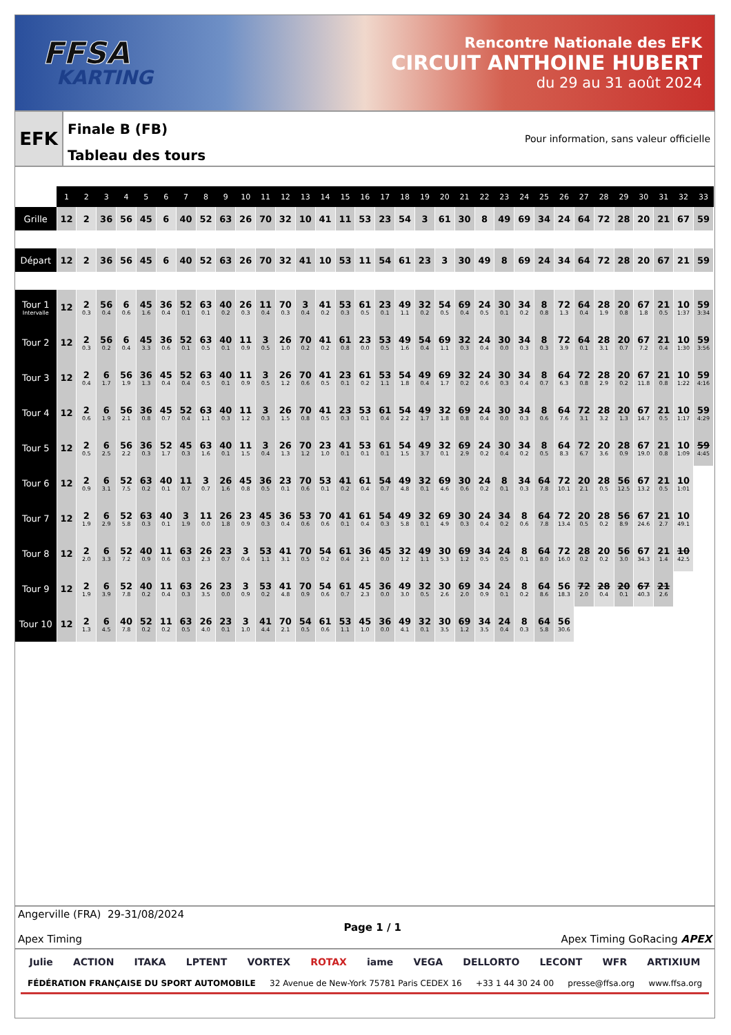FFSA
KARTING
Rencontre Nationale des EFK
CIRCUIT ANTHOINE HUBERT
du 29 au 31 août 2024
EFK
Finale B (FB)
Tableau des tours
Pour information, sans valeur officielle
| | 1 | 2 | 3 | 4 | 5 | 6 | 7 | 8 | 9 | 10 | 11 | 12 | 13 | 14 | 15 | 16 | 17 | 18 | 19 | 20 | 21 | 22 | 23 | 24 | 25 | 26 | 27 | 28 | 29 | 30 | 31 | 32 | 33 |
| --- | --- | --- | --- | --- | --- | --- | --- | --- | --- | --- | --- | --- | --- | --- | --- | --- | --- | --- | --- | --- | --- | --- | --- | --- | --- | --- | --- | --- | --- | --- | --- | --- | --- |
| Grille | 12 | 2 | 36 | 56 | 45 | 6 | 40 | 52 | 63 | 26 | 70 | 32 | 10 | 41 | 11 | 53 | 23 | 54 | 3 | 61 | 30 | 8 | 49 | 69 | 34 | 24 | 64 | 72 | 28 | 20 | 21 | 67 | 59 |
| Départ | 12 | 2 | 36 | 56 | 45 | 6 | 40 | 52 | 63 | 26 | 70 | 32 | 41 | 10 | 53 | 11 | 54 | 61 | 23 | 3 | 30 | 49 | 8 | 69 | 24 | 34 | 64 | 72 | 28 | 20 | 67 | 21 | 59 |
| Tour 1 Intervalle | 12 | 2 0.3 | 56 0.4 | 6 0.6 | 45 1.6 | 36 0.4 | 52 0.1 | 63 0.1 | 40 0.2 | 26 0.3 | 11 0.4 | 70 0.3 | 3 0.4 | 41 0.2 | 53 0.3 | 61 0.5 | 23 0.1 | 49 1.1 | 32 0.2 | 54 0.5 | 69 0.4 | 24 0.5 | 30 0.1 | 34 0.2 | 8 0.8 | 72 1.3 | 64 0.4 | 28 1.9 | 20 0.8 | 67 1.8 | 21 0.5 | 10 1:37 | 59 3:34 |
| Tour 2 | 12 | 2 0.3 | 56 0.2 | 6 0.4 | 45 3.3 | 36 0.6 | 52 0.1 | 63 0.5 | 40 0.1 | 11 0.9 | 3 0.5 | 26 1.0 | 70 0.2 | 41 0.2 | 61 0.8 | 23 0.0 | 53 0.5 | 49 1.6 | 54 0.4 | 69 1.1 | 32 0.3 | 24 0.4 | 30 0.0 | 34 0.3 | 8 0.3 | 72 3.9 | 64 0.1 | 28 3.1 | 20 0.7 | 67 7.2 | 21 0.4 | 10 1:30 | 59 3:56 |
| Tour 3 | 12 | 2 0.4 | 6 1.7 | 56 1.9 | 36 1.3 | 45 0.4 | 52 0.4 | 63 0.5 | 40 0.1 | 11 0.9 | 3 0.5 | 26 1.2 | 70 0.6 | 41 0.5 | 23 0.1 | 61 0.2 | 53 1.1 | 54 1.8 | 49 0.4 | 69 1.7 | 32 0.2 | 24 0.6 | 30 0.3 | 34 0.4 | 8 0.7 | 64 6.3 | 72 0.8 | 28 2.9 | 20 0.2 | 67 11.8 | 21 0.8 | 10 1:22 | 59 4:16 |
| Tour 4 | 12 | 2 0.6 | 6 1.9 | 56 2.1 | 36 0.8 | 45 0.7 | 52 0.4 | 63 1.1 | 40 0.3 | 11 1.2 | 3 0.3 | 26 1.5 | 70 0.8 | 41 0.5 | 23 0.3 | 53 0.1 | 61 0.4 | 54 2.2 | 49 1.7 | 32 1.8 | 69 0.8 | 24 0.4 | 30 0.0 | 34 0.3 | 8 0.6 | 64 7.6 | 72 3.1 | 28 3.2 | 20 1.3 | 67 14.7 | 21 0.5 | 10 1:17 | 59 4:29 |
| Tour 5 | 12 | 2 0.5 | 6 2.5 | 56 2.2 | 36 0.3 | 52 1.7 | 45 0.3 | 63 1.6 | 40 0.1 | 11 1.5 | 3 0.4 | 26 1.3 | 70 1.2 | 23 1.0 | 41 0.1 | 53 0.1 | 61 0.1 | 54 1.5 | 49 3.7 | 32 0.1 | 69 2.9 | 24 0.2 | 30 0.4 | 34 0.2 | 8 0.5 | 64 8.3 | 72 6.7 | 20 3.6 | 28 0.9 | 67 19.0 | 21 0.8 | 10 1:09 | 59 4:45 |
| Tour 6 | 12 | 2 0.9 | 6 3.1 | 52 7.5 | 63 0.2 | 40 0.1 | 11 0.7 | 3 0.7 | 26 1.6 | 45 0.8 | 36 0.5 | 23 0.1 | 70 0.6 | 53 0.1 | 41 0.2 | 61 0.4 | 54 0.7 | 49 4.8 | 32 0.1 | 69 4.6 | 30 0.6 | 24 0.2 | 8 0.1 | 34 0.3 | 64 7.8 | 72 10.1 | 20 2.1 | 28 0.5 | 56 12.5 | 67 13.2 | 21 0.5 | 10 1:01 | |
| Tour 7 | 12 | 2 1.9 | 6 2.9 | 52 5.8 | 63 0.3 | 40 0.1 | 3 1.9 | 11 0.0 | 26 1.8 | 23 0.9 | 45 0.3 | 36 0.4 | 53 0.6 | 70 0.6 | 41 0.1 | 61 0.4 | 54 0.3 | 49 5.8 | 32 0.1 | 69 4.9 | 30 0.3 | 24 0.4 | 34 0.2 | 8 0.6 | 64 7.8 | 72 13.4 | 20 0.5 | 28 0.2 | 56 8.9 | 67 24.6 | 21 2.7 | 10 49.1 | |
| Tour 8 | 12 | 2 2.0 | 6 3.3 | 52 7.2 | 40 0.9 | 11 0.6 | 63 0.3 | 26 2.3 | 23 0.7 | 3 0.4 | 53 1.1 | 41 3.1 | 70 0.5 | 54 0.2 | 61 0.4 | 36 2.1 | 45 0.0 | 32 1.2 | 49 1.1 | 30 5.3 | 69 1.2 | 34 0.5 | 24 0.5 | 8 0.1 | 64 8.0 | 72 16.0 | 28 0.2 | 20 0.2 | 56 3.0 | 67 34.3 | 21 1.4 | 10 42.5 | |
| Tour 9 | 12 | 2 1.9 | 6 3.9 | 52 7.8 | 40 0.2 | 11 0.4 | 63 0.3 | 26 3.5 | 23 0.0 | 3 0.9 | 53 0.2 | 41 4.8 | 70 0.9 | 54 0.6 | 61 0.7 | 45 2.3 | 36 0.0 | 49 3.0 | 32 0.5 | 30 2.6 | 69 2.0 | 34 0.9 | 24 0.1 | 8 0.2 | 64 8.6 | 56 18.3 | 72 2.0 | 28 0.4 | 20 0.1 | 67 40.3 | 21 2.6 | | |
| Tour 10 | 12 | 2 1.3 | 6 4.5 | 40 7.8 | 52 0.2 | 11 0.2 | 63 0.5 | 26 4.0 | 23 0.1 | 3 1.0 | 41 4.4 | 70 2.1 | 54 0.5 | 61 0.6 | 53 1.1 | 45 1.0 | 36 0.0 | 49 4.1 | 32 0.1 | 30 3.5 | 69 1.2 | 34 3.5 | 24 0.4 | 8 0.3 | 64 5.8 | 56 30.6 | | | | | | | |
Angerville (FRA) 29-31/08/2024
Apex Timing
Page 1 / 1
Apex Timing GoRacing APEX
Julie ACTION ITAKA LPTENT VORTEX ROTAX iame VEGA DELLORTO LECONT WFR ARTIXIUM
FÉDÉRATION FRANÇAISE DU SPORT AUTOMOBILE 32 Avenue de New-York 75781 Paris CEDEX 16 +33 1 44 30 24 00 presse@ffsa.org www.ffsa.org